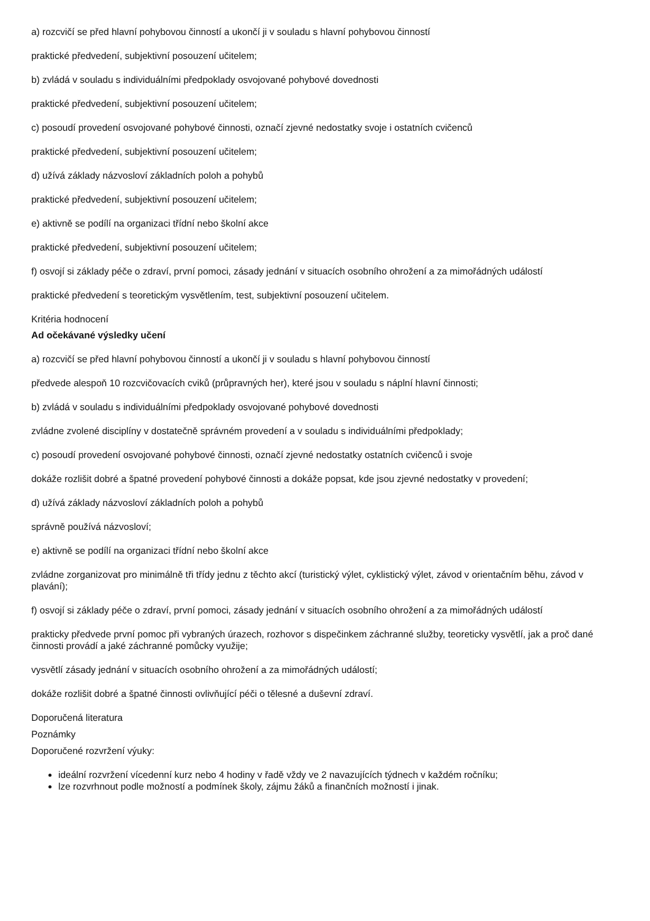a) rozcvičí se před hlavní pohybovou činností a ukončí ji v souladu s hlavní pohybovou činností
praktické předvedení, subjektivní posouzení učitelem;
b) zvládá v souladu s individuálními předpoklady osvojované pohybové dovednosti
praktické předvedení, subjektivní posouzení učitelem;
c) posoudí provedení osvojované pohybové činnosti, označí zjevné nedostatky svoje i ostatních cvičenců
praktické předvedení, subjektivní posouzení učitelem;
d) užívá základy názvosloví základních poloh a pohybů
praktické předvedení, subjektivní posouzení učitelem;
e) aktivně se podílí na organizaci třídní nebo školní akce
praktické předvedení, subjektivní posouzení učitelem;
f) osvojí si základy péče o zdraví, první pomoci, zásady jednání v situacích osobního ohrožení a za mimořádných událostí
praktické předvedení s teoretickým vysvětlením, test, subjektivní posouzení učitelem.
Kritéria hodnocení
Ad očekávané výsledky učení
a) rozcvičí se před hlavní pohybovou činností a ukončí ji v souladu s hlavní pohybovou činností
předvede alespoň 10 rozcvičovacích cviků (průpravných her), které jsou v souladu s náplní hlavní činnosti;
b) zvládá v souladu s individuálními předpoklady osvojované pohybové dovednosti
zvládne zvolené disciplíny v dostatečně správném provedení a v souladu s individuálními předpoklady;
c) posoudí provedení osvojované pohybové činnosti, označí zjevné nedostatky ostatních cvičenců i svoje
dokáže rozlišit dobré a špatné provedení pohybové činnosti a dokáže popsat, kde jsou zjevné nedostatky v provedení;
d) užívá základy názvosloví základních poloh a pohybů
správně používá názvosloví;
e) aktivně se podílí na organizaci třídní nebo školní akce
zvládne zorganizovat pro minimálně tři třídy jednu z těchto akcí (turistický výlet, cyklistický výlet, závod v orientačním běhu, závod v plavání);
f) osvojí si základy péče o zdraví, první pomoci, zásady jednání v situacích osobního ohrožení a za mimořádných událostí
prakticky předvede první pomoc při vybraných úrazech, rozhovor s dispečinkem záchranné služby, teoreticky vysvětlí, jak a proč dané činnosti provádí a jaké záchranné pomůcky využije;
vysvětlí zásady jednání v situacích osobního ohrožení a za mimořádných událostí;
dokáže rozlišit dobré a špatné činnosti ovlivňující péči o tělesné a duševní zdraví.
Doporučená literatura
Poznámky
Doporučené rozvržení výuky:
ideální rozvržení vícedenní kurz nebo 4 hodiny v řadě vždy ve 2 navazujících týdnech v každém ročníku;
lze rozvrhnout podle možností a podmínek školy, zájmu žáků a finančních možností i jinak.